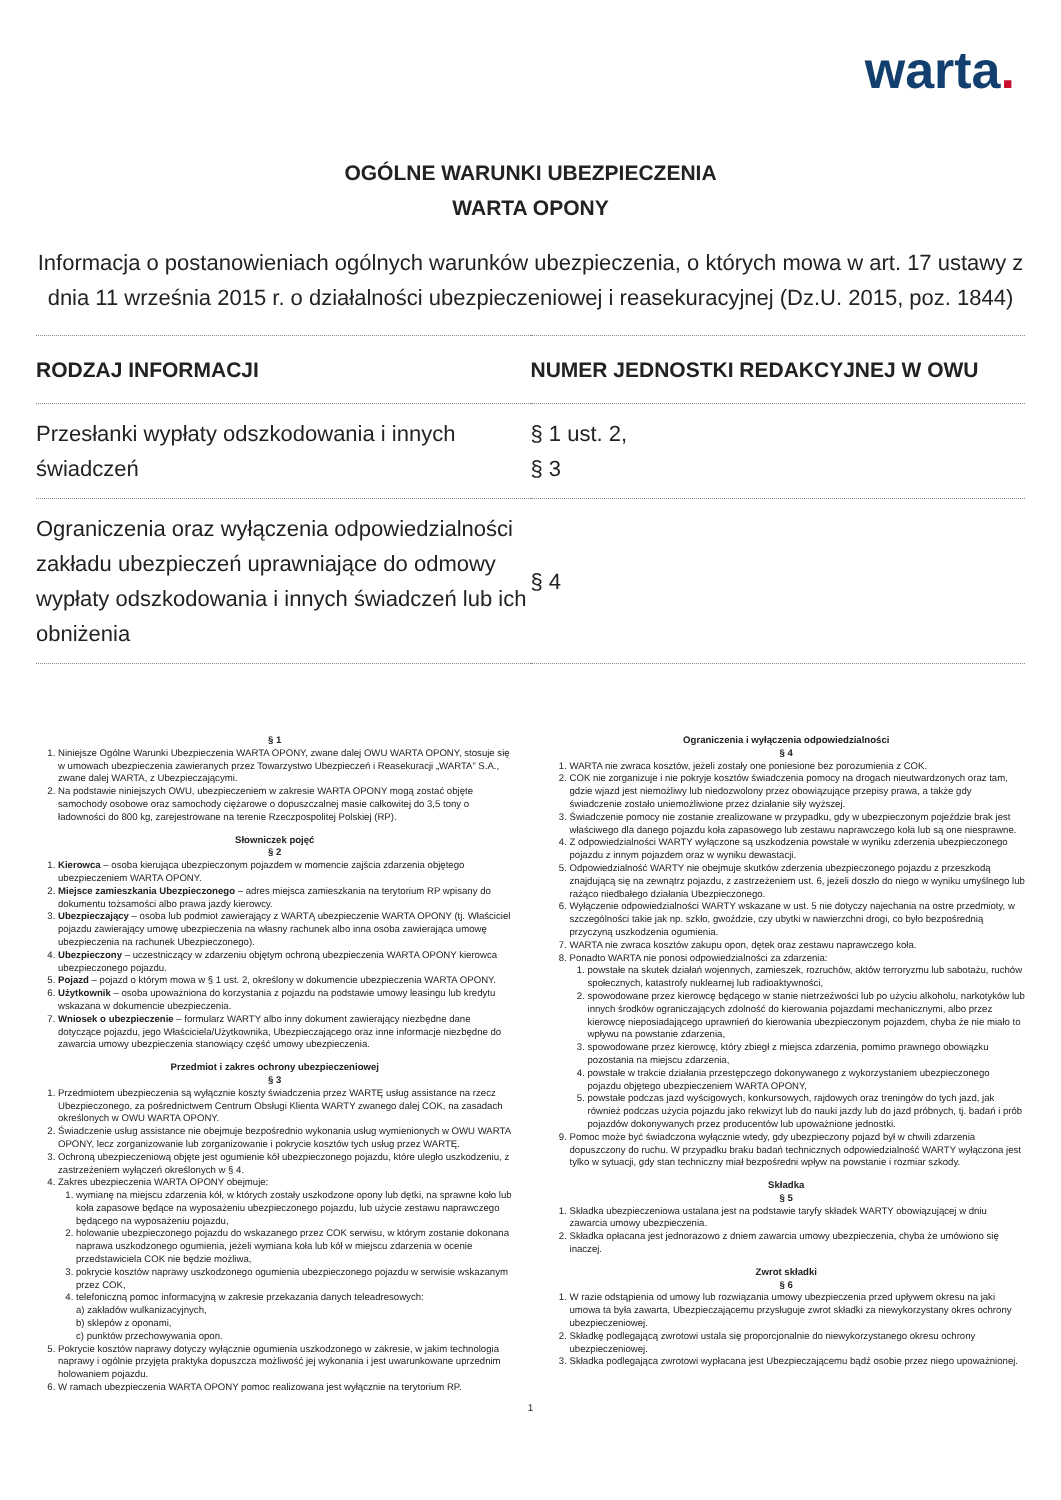warta.
OGÓLNE WARUNKI UBEZPIECZENIA
WARTA OPONY
Informacja o postanowieniach ogólnych warunków ubezpieczenia, o których mowa w art. 17 ustawy z dnia 11 września 2015 r. o działalności ubezpieczeniowej i reasekuracyjnej (Dz.U. 2015, poz. 1844)
| RODZAJ INFORMACJI | NUMER JEDNOSTKI REDAKCYJNEJ W OWU |
| --- | --- |
| Przesłanki wypłaty odszkodowania i innych świadczeń | § 1 ust. 2, § 3 |
| Ograniczenia oraz wyłączenia odpowiedzialności zakładu ubezpieczeń uprawniające do odmowy wypłaty odszkodowania i innych świadczeń lub ich obniżenia | § 4 |
§ 1
1. Niniejsze Ogólne Warunki Ubezpieczenia WARTA OPONY, zwane dalej OWU WARTA OPONY, stosuje się w umowach ubezpieczenia zawieranych przez Towarzystwo Ubezpieczeń i Reasekuracji „WARTA” S.A., zwane dalej WARTA, z Ubezpieczającymi.
2. Na podstawie niniejszych OWU, ubezpieczeniem w zakresie WARTA OPONY mogą zostać objęte samochody osobowe oraz samochody ciężarowe o dopuszczalnej masie całkowitej do 3,5 tony o ładowności do 800 kg, zarejestrowane na terenie Rzeczpospolitej Polskiej (RP).
Słowniczek pojęć
§ 2
1. Kierowca – osoba kierująca ubezpieczonym pojazdem w momencie zajścia zdarzenia objętego ubezpieczeniem WARTA OPONY.
2. Miejsce zamieszkania Ubezpieczonego – adres miejsca zamieszkania na terytorium RP wpisany do dokumentu tożsamości albo prawa jazdy kierowcy.
3. Ubezpieczający – osoba lub podmiot zawierający z WARTĄ ubezpieczenie WARTA OPONY (tj. Właściciel pojazdu zawierający umowę ubezpieczenia na własny rachunek albo inna osoba zawierająca umowę ubezpieczenia na rachunek Ubezpieczonego).
4. Ubezpieczony – uczestniczący w zdarzeniu objętym ochroną ubezpieczenia WARTA OPONY kierowca ubezpieczonego pojazdu.
5. Pojazd – pojazd o którym mowa w § 1 ust. 2, określony w dokumencie ubezpieczenia WARTA OPONY.
6. Użytkownik – osoba upoważniona do korzystania z pojazdu na podstawie umowy leasingu lub kredytu wskazana w dokumencie ubezpieczenia.
7. Wniosek o ubezpieczenie – formularz WARTY albo inny dokument zawierający niezbędne dane dotyczące pojazdu, jego Właściciela/Użytkownika, Ubezpieczającego oraz inne informacje niezbędne do zawarcia umowy ubezpieczenia stanowiący część umowy ubezpieczenia.
Przedmiot i zakres ochrony ubezpieczeniowej
§ 3
1. Przedmiotem ubezpieczenia są wyłącznie koszty świadczenia przez WARTĘ usług assistance na rzecz Ubezpieczonego, za pośrednictwem Centrum Obsługi Klienta WARTY zwanego dalej COK, na zasadach określonych w OWU WARTA OPONY.
2. Świadczenie usług assistance nie obejmuje bezpośrednio wykonania usług wymienionych w OWU WARTA OPONY, lecz zorganizowanie lub zorganizowanie i pokrycie kosztów tych usług przez WARTĘ.
3. Ochroną ubezpieczeniową objęte jest ogumienie kół ubezpieczonego pojazdu, które uległo uszkodzeniu, z zastrzeżeniem wyłączeń określonych w § 4.
4. Zakres ubezpieczenia WARTA OPONY obejmuje:
1. wymianę na miejscu zdarzenia kół, w których zostały uszkodzone opony lub dętki, na sprawne koło lub koła zapasowe będące na wyposażeniu ubezpieczonego pojazdu, lub użycie zestawu naprawczego będącego na wyposażeniu pojazdu,
2. holowanie ubezpieczonego pojazdu do wskazanego przez COK serwisu, w którym zostanie dokonana naprawa uszkodzonego ogumienia, jeżeli wymiana koła lub kół w miejscu zdarzenia w ocenie przedstawiciela COK nie będzie możliwa,
3. pokrycie kosztów naprawy uszkodzonego ogumienia ubezpieczonego pojazdu w serwisie wskazanym przez COK,
4. telefoniczną pomoc informacyjną w zakresie przekazania danych teleadresowych:
a) zakładów wulkanizacyjnych,
b) sklepów z oponami,
c) punktów przechowywania opon.
5. Pokrycie kosztów naprawy dotyczy wyłącznie ogumienia uszkodzonego w zakresie, w jakim technologia naprawy i ogólnie przyjęta praktyka dopuszcza możliwość jej wykonania i jest uwarunkowane uprzednim holowaniem pojazdu.
6. W ramach ubezpieczenia WARTA OPONY pomoc realizowana jest wyłącznie na terytorium RP.
Ograniczenia i wyłączenia odpowiedzialności
§ 4
1. WARTA nie zwraca kosztów, jeżeli zostały one poniesione bez porozumienia z COK.
2. COK nie zorganizuje i nie pokryje kosztów świadczenia pomocy na drogach nieutwardzonych oraz tam, gdzie wjazd jest niemożliwy lub niedozwolony przez obowiązujące przepisy prawa, a także gdy świadczenie zostało uniemożliwione przez działanie siły wyższej.
3. Świadczenie pomocy nie zostanie zrealizowane w przypadku, gdy w ubezpieczonym pojeździe brak jest właściwego dla danego pojazdu koła zapasowego lub zestawu naprawczego koła lub są one niesprawne.
4. Z odpowiedzialności WARTY wyłączone są uszkodzenia powstałe w wyniku zderzenia ubezpieczonego pojazdu z innym pojazdem oraz w wyniku dewastacji.
5. Odpowiedzialność WARTY nie obejmuje skutków zderzenia ubezpieczonego pojazdu z przeszkodą znajdującą się na zewnątrz pojazdu, z zastrzeżeniem ust. 6, jeżeli doszło do niego w wyniku umyślnego lub rażąco niedbałego działania Ubezpieczonego.
6. Wyłączenie odpowiedzialności WARTY wskazane w ust. 5 nie dotyczy najechania na ostre przedmioty, w szczególności takie jak np. szkło, gwoździe, czy ubytki w nawierzchni drogi, co było bezpośrednią przyczyną uszkodzenia ogumienia.
7. WARTA nie zwraca kosztów zakupu opon, dętek oraz zestawu naprawczego koła.
8. Ponadto WARTA nie ponosi odpowiedzialności za zdarzenia:
1. powstałe na skutek działań wojennych, zamieszek, rozruchów, aktów terroryzmu lub sabotażu, ruchów społecznych, katastrofy nuklearnej lub radioaktywności,
2. spowodowane przez kierowcę będącego w stanie nietrzeźwości lub po użyciu alkoholu, narkotyków lub innych środków ograniczających zdolność do kierowania pojazdami mechanicznymi, albo przez kierowcę nieposiadającego uprawnień do kierowania ubezpieczonym pojazdem, chyba że nie miało to wpływu na powstanie zdarzenia,
3. spowodowane przez kierowcę, który zbiegł z miejsca zdarzenia, pomimo prawnego obowiązku pozostania na miejscu zdarzenia,
4. powstałe w trakcie działania przestępczego dokonywanego z wykorzystaniem ubezpieczonego pojazdu objętego ubezpieczeniem WARTA OPONY,
5. powstałe podczas jazd wyścigowych, konkursowych, rajdowych oraz treningów do tych jazd, jak również podczas użycia pojazdu jako rekwizyt lub do nauki jazdy lub do jazd próbnych, tj. badań i prób pojazdów dokonywanych przez producentów lub upoważnione jednostki.
9. Pomoc może być świadczona wyłącznie wtedy, gdy ubezpieczony pojazd był w chwili zdarzenia dopuszczony do ruchu. W przypadku braku badań technicznych odpowiedzialność WARTY wyłączona jest tylko w sytuacji, gdy stan techniczny miał bezpośredni wpływ na powstanie i rozmiar szkody.
Składka
§ 5
1. Składka ubezpieczeniowa ustalana jest na podstawie taryfy składek WARTY obowiązującej w dniu zawarcia umowy ubezpieczenia.
2. Składka opłacana jest jednorazowo z dniem zawarcia umowy ubezpieczenia, chyba że umówiono się inaczej.
Zwrot składki
§ 6
1. W razie odstąpienia od umowy lub rozwiązania umowy ubezpieczenia przed upływem okresu na jaki umowa ta była zawarta, Ubezpieczającemu przysługuje zwrot składki za niewykorzystany okres ochrony ubezpieczeniowej.
2. Składkę podlegającą zwrotowi ustala się proporcjonalnie do niewykorzystanego okresu ochrony ubezpieczeniowej.
3. Składka podlegająca zwrotowi wypłacana jest Ubezpieczającemu bądź osobie przez niego upoważnionej.
1